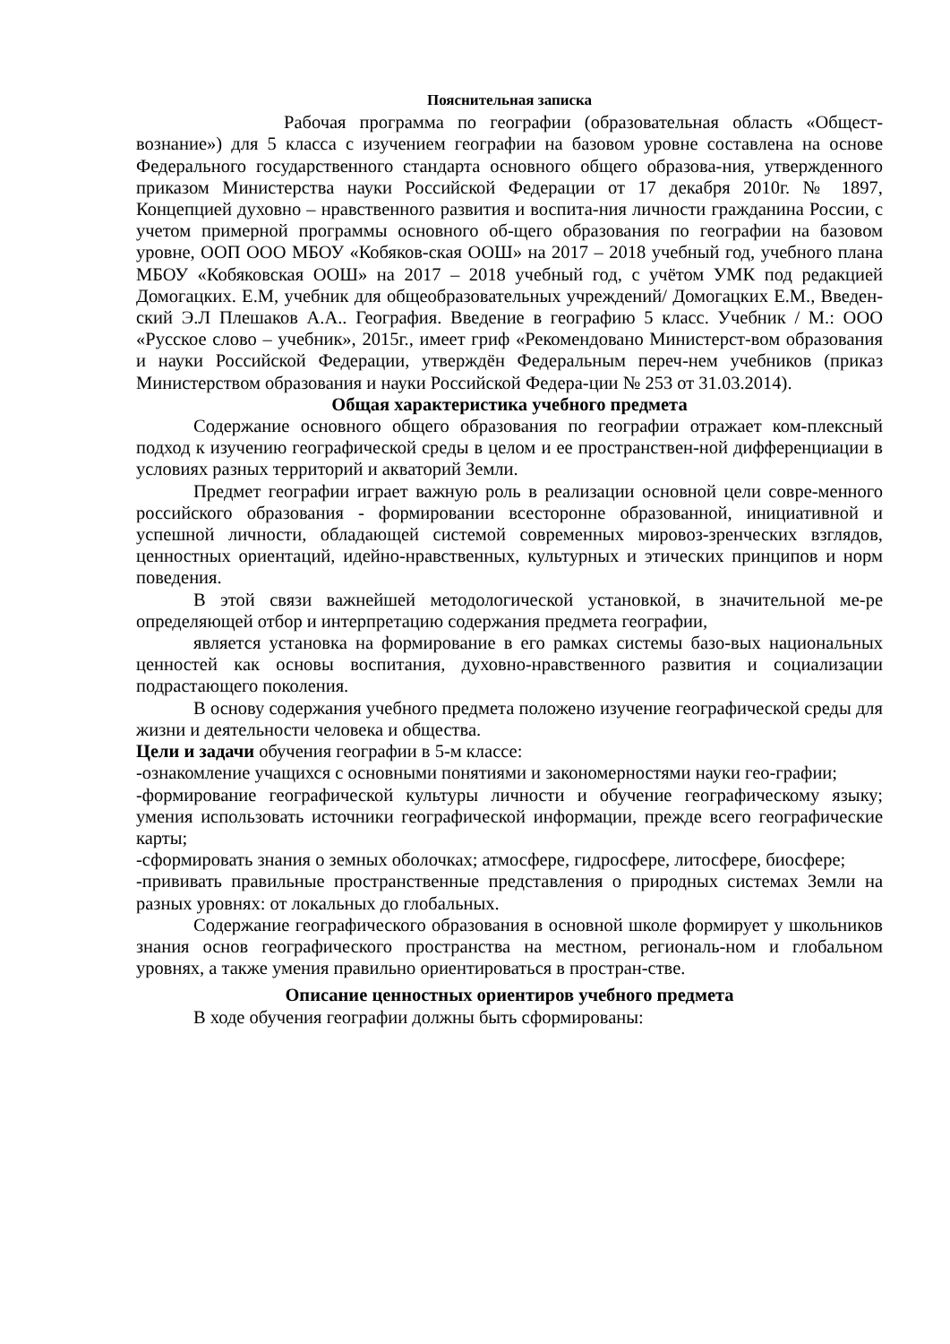Пояснительная записка
Рабочая программа по географии (образовательная область «Общест-вознание») для 5 класса с изучением географии на базовом уровне составлена на основе Федерального государственного стандарта основного общего образова-ния, утвержденного приказом Министерства науки Российской Федерации от 17 декабря 2010г. № 1897, Концепцией духовно – нравственного развития и воспита-ния личности гражданина России, с учетом примерной программы основного об-щего образования по географии на базовом уровне, ООП ООО МБОУ «Кобяков-ская ООШ» на 2017 – 2018 учебный год, учебного плана МБОУ «Кобяковская ООШ» на 2017 – 2018 учебный год, с учётом УМК под редакцией Домогацких. Е.М, учебник для общеобразовательных учреждений/ Домогацких Е.М., Введен-ский Э.Л Плешаков А.А.. География. Введение в географию 5 класс. Учебник / М.: ООО «Русское слово – учебник», 2015г., имеет гриф «Рекомендовано Министерст-вом образования и науки Российской Федерации, утверждён Федеральным переч-нем учебников (приказ Министерством образования и науки Российской Федера-ции № 253 от 31.03.2014).
Общая характеристика учебного предмета
Содержание основного общего образования по географии отражает ком-плексный подход к изучению географической среды в целом и ее пространствен-ной дифференциации в условиях разных территорий и акваторий Земли.
Предмет географии играет важную роль в реализации основной цели совре-менного российского образования - формировании всесторонне образованной, инициативной и успешной личности, обладающей системой современных мировоз-зренческих взглядов, ценностных ориентаций, идейно-нравственных, культурных и этических принципов и норм поведения.
В этой связи важнейшей методологической установкой, в значительной ме-ре определяющей отбор и интерпретацию содержания предмета географии,
является установка на формирование в его рамках системы базо-вых национальных ценностей как основы воспитания, духовно-нравственного развития и социализации подрастающего поколения.
В основу содержания учебного предмета положено изучение географической среды для жизни и деятельности человека и общества.
Цели и задачи обучения географии в 5-м классе:
-ознакомление учащихся с основными понятиями и закономерностями науки гео-графии;
-формирование географической культуры личности и обучение географическому языку; умения использовать источники географической информации, прежде всего географические карты;
-сформировать знания о земных оболочках; атмосфере, гидросфере, литосфере, биосфере;
-прививать правильные пространственные представления о природных системах Земли на разных уровнях: от локальных до глобальных.
Содержание географического образования в основной школе формирует у школьников знания основ географического пространства на местном, региональ-ном и глобальном уровнях, а также умения правильно ориентироваться в простран-стве.
Описание ценностных ориентиров учебного предмета
В ходе обучения географии должны быть сформированы: